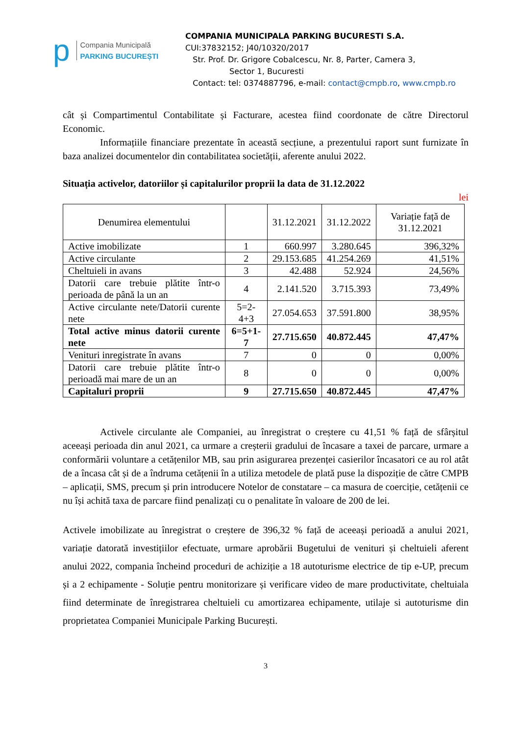p
Compania Municipală
PARKING BUCUREȘTI
COMPANIA MUNICIPALA PARKING BUCURESTI S.A.
CUI:37832152; J40/10320/2017
Str. Prof. Dr. Grigore Cobalcescu, Nr. 8, Parter, Camera 3,
Sector 1, Bucuresti
Contact: tel: 0374887796, e-mail: contact@cmpb.ro, www.cmpb.ro
cât și Compartimentul Contabilitate și Facturare, acestea fiind coordonate de către Directorul Economic.
Informațiile financiare prezentate în această secțiune, a prezentului raport sunt furnizate în baza analizei documentelor din contabilitatea societății, aferente anului 2022.
Situația activelor, datoriilor și capitalurilor proprii la data de 31.12.2022
lei
| Denumirea elementului | | 31.12.2021 | 31.12.2022 | Variație față de 31.12.2021 |
| Active imobilizate | 1 | 660.997 | 3.280.645 | 396,32% |
| Active circulante | 2 | 29.153.685 | 41.254.269 | 41,51% |
| Cheltuieli in avans | 3 | 42.488 | 52.924 | 24,56% |
| Datorii care trebuie plătite într-o perioada de până la un an | 4 | 2.141.520 | 3.715.393 | 73,49% |
| Active circulante nete/Datorii curente nete | 5=2-4+3 | 27.054.653 | 37.591.800 | 38,95% |
| Total active minus datorii curente nete | 6=5+1-7 | 27.715.650 | 40.872.445 | 47,47% |
| Venituri inregistrate în avans | 7 | 0 | 0 | 0,00% |
| Datorii care trebuie plătite într-o perioadă mai mare de un an | 8 | 0 | 0 | 0,00% |
| Capitaluri proprii | 9 | 27.715.650 | 40.872.445 | 47,47% |
Activele circulante ale Companiei, au înregistrat o creștere cu 41,51 % față de sfârșitul aceeași perioada din anul 2021, ca urmare a creșterii gradului de încasare a taxei de parcare, urmare a conformării voluntare a cetățenilor MB, sau prin asigurarea prezenței casierilor încasatori ce au rol atât de a încasa cât și de a îndruma cetățenii în a utiliza metodele de plată puse la dispoziție de către CMPB – aplicații, SMS, precum și prin introducere Notelor de constatare – ca masura de coerciție, cetățenii ce nu își achită taxa de parcare fiind penalizați cu o penalitate în valoare de 200 de lei.
Activele imobilizate au înregistrat o creștere de 396,32 % față de aceeași perioadă a anului 2021, variație datorată investițiilor efectuate, urmare aprobării Bugetului de venituri și cheltuieli aferent anului 2022, compania încheind proceduri de achiziție a 18 autoturisme electrice de tip e-UP, precum și a 2 echipamente - Soluție pentru monitorizare și verificare video de mare productivitate, cheltuiala fiind determinate de înregistrarea cheltuieli cu amortizarea echipamente, utilaje si autoturisme din proprietatea Companiei Municipale Parking București.
3